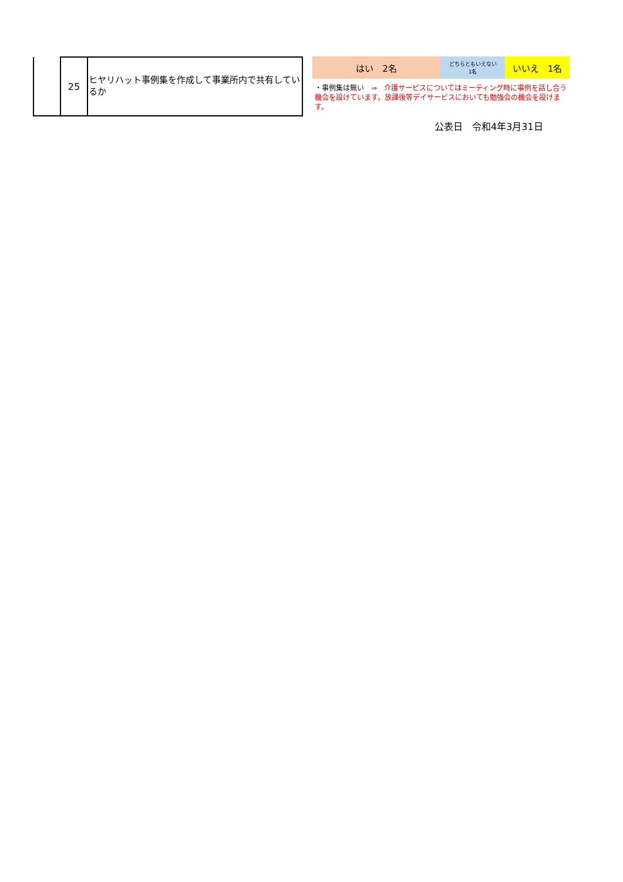| | 25 | ヒヤリハット事例集を作成して事業所内で共有しているか |
| はい 2名 | どちらともいえない 1名 | いいえ 1名 |
・事例集は無い　⇒　介護サービスについてはミーティング時に事例を話し合う機会を設けています。放課後等デイサービスにおいても勉強会の機会を設けます。
公表日　令和4年3月31日